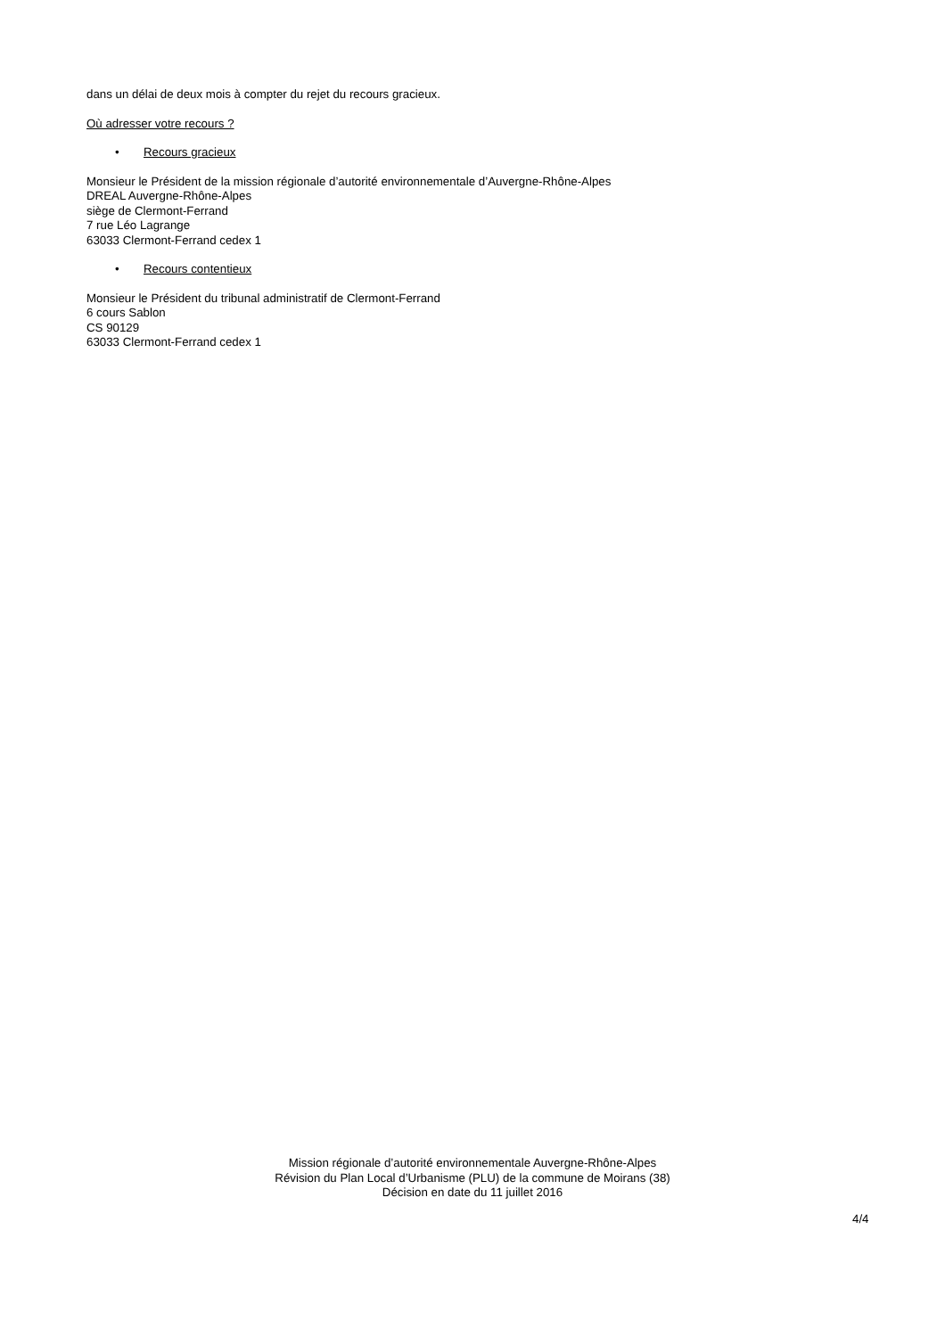dans un délai de deux mois à compter du rejet du recours gracieux.
Où adresser votre recours ?
• Recours gracieux
Monsieur le Président de la mission régionale d’autorité environnementale d’Auvergne-Rhône-Alpes
DREAL Auvergne-Rhône-Alpes
siège de Clermont-Ferrand
7 rue Léo Lagrange
63033 Clermont-Ferrand cedex 1
• Recours contentieux
Monsieur le Président du tribunal administratif de Clermont-Ferrand
6 cours Sablon
CS 90129
63033 Clermont-Ferrand cedex 1
Mission régionale d’autorité environnementale Auvergne-Rhône-Alpes
Révision du Plan Local d’Urbanisme (PLU) de la commune de Moirans (38)
Décision en date du 11 juillet 2016
4/4